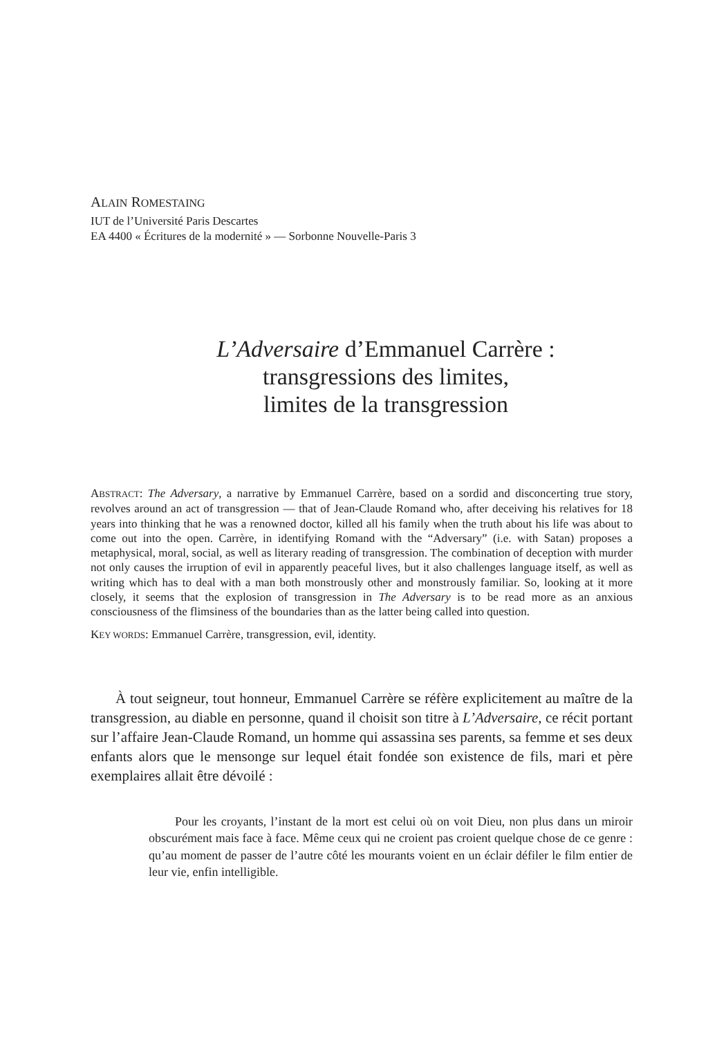ALAIN ROMESTAING
IUT de l’Université Paris Descartes
EA 4400 « Écritures de la modernité » — Sorbonne Nouvelle-Paris 3
L’Adversaire d’Emmanuel Carrère :
transgressions des limites,
limites de la transgression
ABSTRACT: The Adversary, a narrative by Emmanuel Carrère, based on a sordid and disconcerting true story, revolves around an act of transgression — that of Jean-Claude Romand who, after deceiving his relatives for 18 years into thinking that he was a renowned doctor, killed all his family when the truth about his life was about to come out into the open. Carrère, in identifying Romand with the “Adversary” (i.e. with Satan) proposes a metaphysical, moral, social, as well as literary reading of transgression. The combination of deception with murder not only causes the irruption of evil in apparently peaceful lives, but it also challenges language itself, as well as writing which has to deal with a man both monstrously other and monstrously familiar. So, looking at it more closely, it seems that the explosion of transgression in The Adversary is to be read more as an anxious consciousness of the flimsiness of the boundaries than as the latter being called into question.
KEY WORDS: Emmanuel Carrère, transgression, evil, identity.
À tout seigneur, tout honneur, Emmanuel Carrère se réfère explicitement au maître de la transgression, au diable en personne, quand il choisit son titre à L’Adversaire, ce récit portant sur l’affaire Jean-Claude Romand, un homme qui assassina ses parents, sa femme et ses deux enfants alors que le mensonge sur lequel était fondée son existence de fils, mari et père exemplaires allait être dévoilé :
Pour les croyants, l’instant de la mort est celui où on voit Dieu, non plus dans un miroir obscurément mais face à face. Même ceux qui ne croient pas croient quelque chose de ce genre : qu’au moment de passer de l’autre côté les mourants voient en un éclair défiler le film entier de leur vie, enfin intelligible.